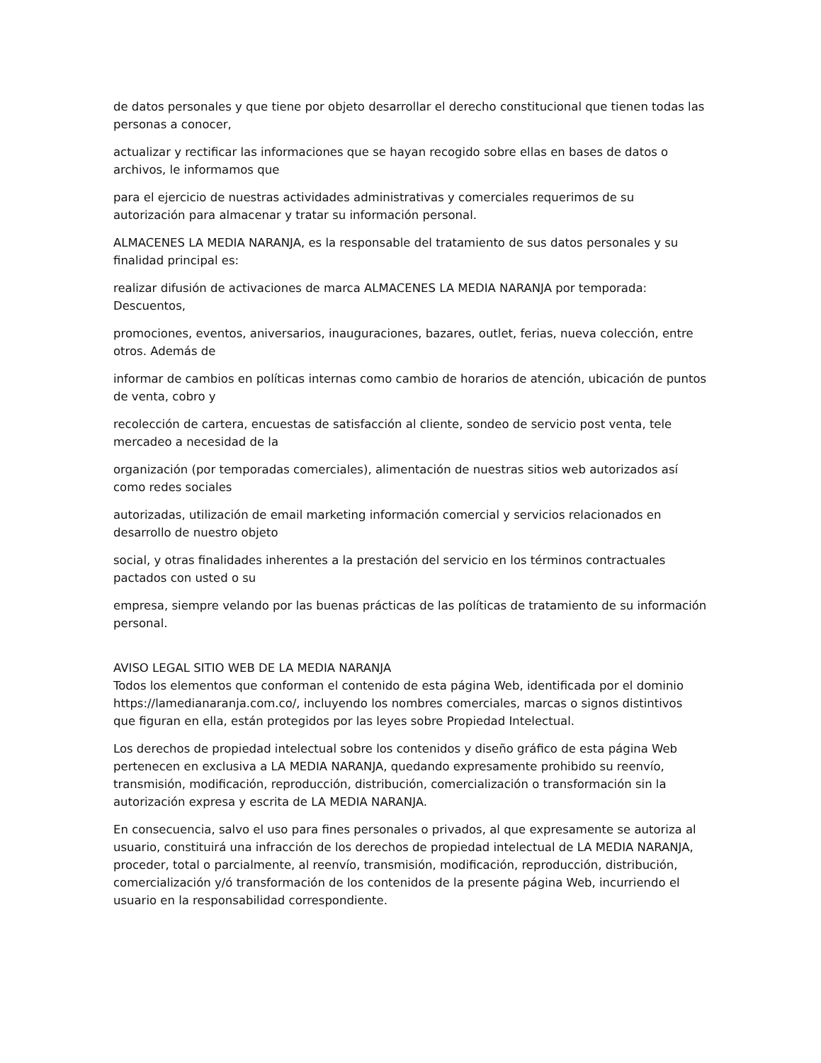de datos personales y que tiene por objeto desarrollar el derecho constitucional que tienen todas las personas a conocer,
actualizar y rectificar las informaciones que se hayan recogido sobre ellas en bases de datos o archivos, le informamos que
para el ejercicio de nuestras actividades administrativas y comerciales requerimos de su autorización para almacenar y tratar su información personal.
ALMACENES LA MEDIA NARANJA, es la responsable del tratamiento de sus datos personales y su finalidad principal es:
realizar difusión de activaciones de marca ALMACENES LA MEDIA NARANJA por temporada: Descuentos,
promociones, eventos, aniversarios, inauguraciones, bazares, outlet, ferias, nueva colección, entre otros. Además de
informar de cambios en políticas internas como cambio de horarios de atención, ubicación de puntos de venta, cobro y
recolección de cartera, encuestas de satisfacción al cliente, sondeo de servicio post venta, tele mercadeo a necesidad de la
organización (por temporadas comerciales), alimentación de nuestras sitios web autorizados así como redes sociales
autorizadas, utilización de email marketing información comercial y servicios relacionados en desarrollo de nuestro objeto
social, y otras finalidades inherentes a la prestación del servicio en los términos contractuales pactados con usted o su
empresa, siempre velando por las buenas prácticas de las políticas de tratamiento de su información personal.
AVISO LEGAL SITIO WEB DE LA MEDIA NARANJA
Todos los elementos que conforman el contenido de esta página Web, identificada por el dominio https://lamedianaranja.com.co/, incluyendo los nombres comerciales, marcas o signos distintivos que figuran en ella, están protegidos por las leyes sobre Propiedad Intelectual.
Los derechos de propiedad intelectual sobre los contenidos y diseño gráfico de esta página Web pertenecen en exclusiva a LA MEDIA NARANJA, quedando expresamente prohibido su reenvío, transmisión, modificación, reproducción, distribución, comercialización o transformación sin la autorización expresa y escrita de LA MEDIA NARANJA.
En consecuencia, salvo el uso para fines personales o privados, al que expresamente se autoriza al usuario, constituirá una infracción de los derechos de propiedad intelectual de LA MEDIA NARANJA, proceder, total o parcialmente, al reenvío, transmisión, modificación, reproducción, distribución, comercialización y/ó transformación de los contenidos de la presente página Web, incurriendo el usuario en la responsabilidad correspondiente.